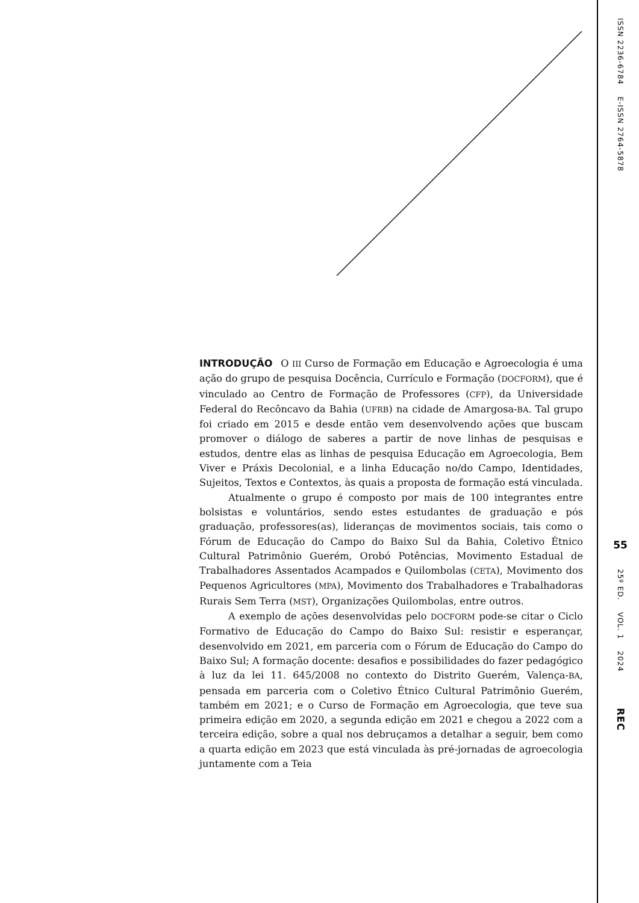INTRODUÇÃO O III Curso de Formação em Educação e Agroecologia é uma ação do grupo de pesquisa Docência, Currículo e Formação (DOCFORM), que é vinculado ao Centro de Formação de Professores (CFP), da Universidade Federal do Recôncavo da Bahia (UFRB) na cidade de Amargosa-BA. Tal grupo foi criado em 2015 e desde então vem desenvolvendo ações que buscam promover o diálogo de saberes a partir de nove linhas de pesquisas e estudos, dentre elas as linhas de pesquisa Educação em Agroecologia, Bem Viver e Práxis Decolonial, e a linha Educação no/do Campo, Identidades, Sujeitos, Textos e Contextos, às quais a proposta de formação está vinculada.
Atualmente o grupo é composto por mais de 100 integrantes entre bolsistas e voluntários, sendo estes estudantes de graduação e pós graduação, professores(as), lideranças de movimentos sociais, tais como o Fórum de Educação do Campo do Baixo Sul da Bahia, Coletivo Étnico Cultural Patrimônio Guerém, Orobó Potências, Movimento Estadual de Trabalhadores Assentados Acampados e Quilombolas (CETA), Movimento dos Pequenos Agricultores (MPA), Movimento dos Trabalhadores e Trabalhadoras Rurais Sem Terra (MST), Organizações Quilombolas, entre outros.
A exemplo de ações desenvolvidas pelo DOCFORM pode-se citar o Ciclo Formativo de Educação do Campo do Baixo Sul: resistir e esperançar, desenvolvido em 2021, em parceria com o Fórum de Educação do Campo do Baixo Sul; A formação docente: desafios e possibilidades do fazer pedagógico à luz da lei 11. 645/2008 no contexto do Distrito Guerém, Valença-BA, pensada em parceria com o Coletivo Étnico Cultural Patrimônio Guerém, também em 2021; e o Curso de Formação em Agroecologia, que teve sua primeira edição em 2020, a segunda edição em 2021 e chegou a 2022 com a terceira edição, sobre a qual nos debruçamos a detalhar a seguir, bem como a quarta edição em 2023 que está vinculada às pré-jornadas de agroecologia juntamente com a Teia
ISSN 2236-6784 E-ISSN 2764-5878
55
25º ED. VOL. 1 2024
REC